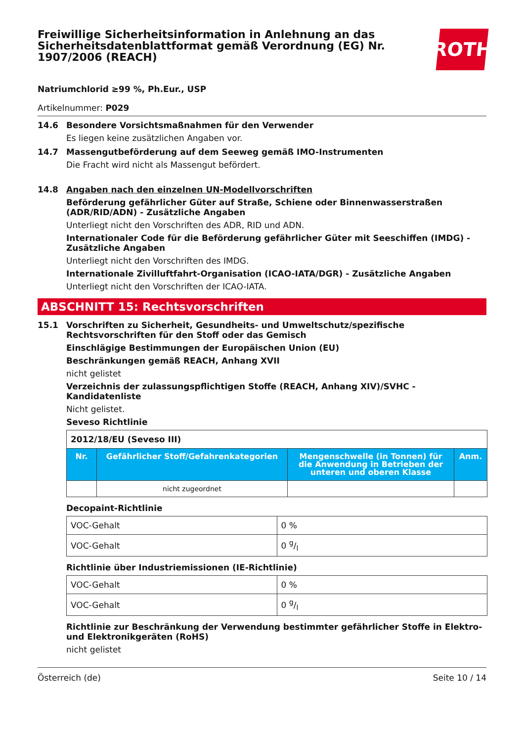Freiwillige Sicherheitsinformation in Anlehnung an das Sicherheitsdatenblattformat gemäß Verordnung (EG) Nr. 1907/2006 (REACH)
ROTH
Natriumchlorid ≥99 %, Ph.Eur., USP
Artikelnummer: P029
14.6 Besondere Vorsichtsmaßnahmen für den Verwender
Es liegen keine zusätzlichen Angaben vor.
14.7 Massengutbeförderung auf dem Seeweg gemäß IMO-Instrumenten
Die Fracht wird nicht als Massengut befördert.
14.8 Angaben nach den einzelnen UN-Modellvorschriften
Beförderung gefährlicher Güter auf Straße, Schiene oder Binnenwasserstraßen (ADR/RID/ADN) - Zusätzliche Angaben
Unterliegt nicht den Vorschriften des ADR, RID und ADN.
Internationaler Code für die Beförderung gefährlicher Güter mit Seeschiffen (IMDG) - Zusätzliche Angaben
Unterliegt nicht den Vorschriften des IMDG.
Internationale Zivilluftfahrt-Organisation (ICAO-IATA/DGR) - Zusätzliche Angaben
Unterliegt nicht den Vorschriften der ICAO-IATA.
ABSCHNITT 15: Rechtsvorschriften
15.1 Vorschriften zu Sicherheit, Gesundheits- und Umweltschutz/spezifische Rechtsvorschriften für den Stoff oder das Gemisch
Einschlägige Bestimmungen der Europäischen Union (EU)
Beschränkungen gemäß REACH, Anhang XVII
nicht gelistet
Verzeichnis der zulassungspflichtigen Stoffe (REACH, Anhang XIV)/SVHC - Kandidatenliste
Nicht gelistet.
Seveso Richtlinie
| 2012/18/EU (Seveso III) | | | |
| Nr. | Gefährlicher Stoff/Gefahrenkategorien | Mengenschwelle (in Tonnen) für die Anwendung in Betrieben der unteren und oberen Klasse | Anm. |
| | nicht zugeordnet | | |
Decopaint-Richtlinie
| VOC-Gehalt | 0 % |
| VOC-Gehalt | 0 g/l |
Richtlinie über Industriemissionen (IE-Richtlinie)
| VOC-Gehalt | 0 % |
| VOC-Gehalt | 0 g/l |
Richtlinie zur Beschränkung der Verwendung bestimmter gefährlicher Stoffe in Elektro- und Elektronikgeräten (RoHS)
nicht gelistet
Österreich (de) Seite 10 / 14